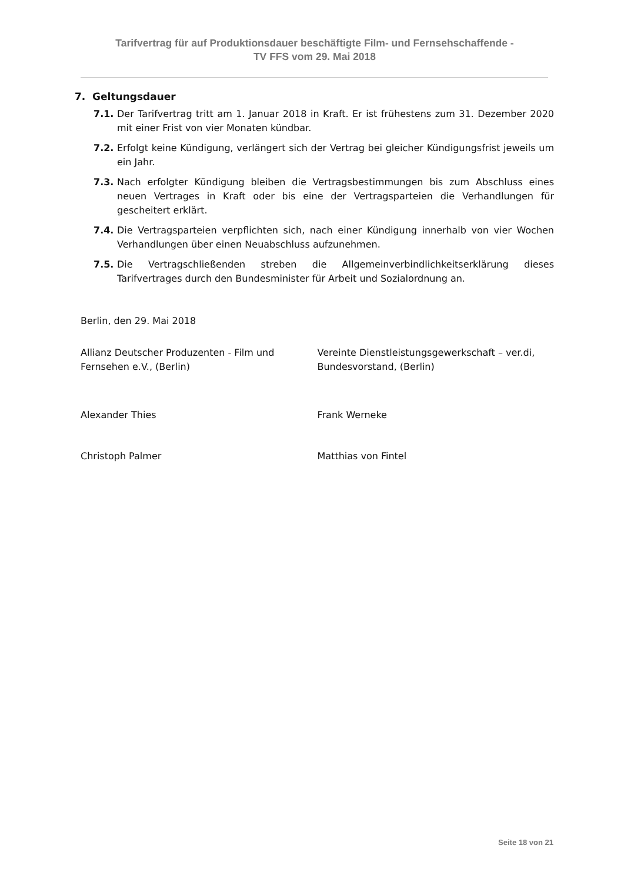Tarifvertrag für auf Produktionsdauer beschäftigte Film- und Fernsehschaffende -
TV FFS vom 29. Mai 2018
7. Geltungsdauer
7.1. Der Tarifvertrag tritt am 1. Januar 2018 in Kraft. Er ist frühestens zum 31. Dezember 2020 mit einer Frist von vier Monaten kündbar.
7.2. Erfolgt keine Kündigung, verlängert sich der Vertrag bei gleicher Kündigungsfrist jeweils um ein Jahr.
7.3. Nach erfolgter Kündigung bleiben die Vertragsbestimmungen bis zum Abschluss eines neuen Vertrages in Kraft oder bis eine der Vertragsparteien die Verhandlungen für gescheitert erklärt.
7.4. Die Vertragsparteien verpflichten sich, nach einer Kündigung innerhalb von vier Wochen Verhandlungen über einen Neuabschluss aufzunehmen.
7.5. Die Vertragschließenden streben die Allgemeinverbindlichkeitserklärung dieses Tarifvertrages durch den Bundesminister für Arbeit und Sozialordnung an.
Berlin, den 29. Mai 2018
Allianz Deutscher Produzenten - Film und Fernsehen e.V., (Berlin)
Vereinte Dienstleistungsgewerkschaft – ver.di, Bundesvorstand, (Berlin)
Alexander Thies Frank Werneke
Christoph Palmer Matthias von Fintel
Seite 18 von 21